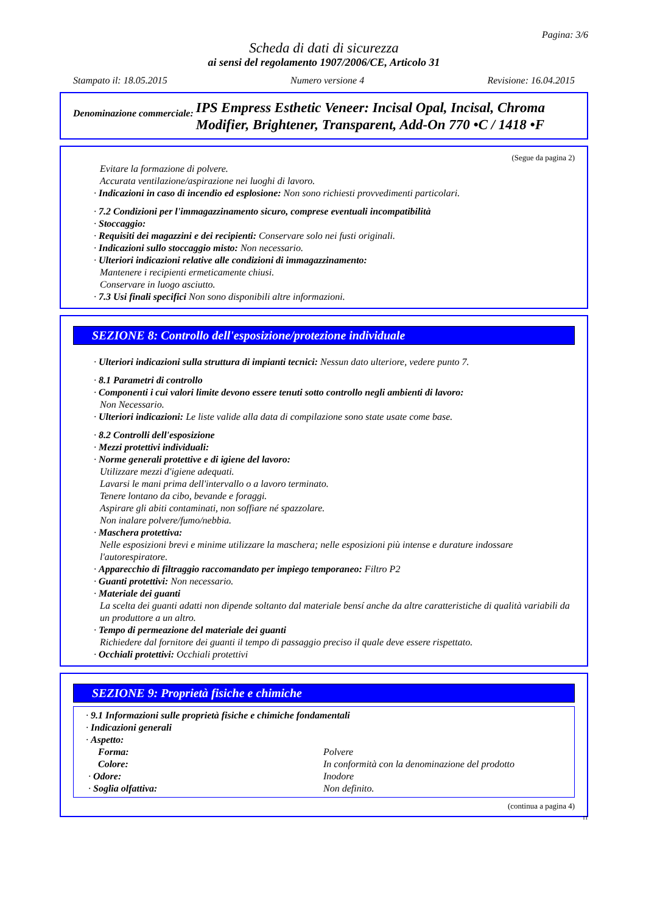Pagina: 3/6
Scheda di dati di sicurezza
ai sensi del regolamento 1907/2006/CE, Articolo 31
Stampato il: 18.05.2015 Numero versione 4 Revisione: 16.04.2015
Denominazione commerciale: IPS Empress Esthetic Veneer: Incisal Opal, Incisal, Chroma Modifier, Brightener, Transparent, Add-On 770 •C / 1418 •F
(Segue da pagina 2)
Evitare la formazione di polvere.
Accurata ventilazione/aspirazione nei luoghi di lavoro.
· Indicazioni in caso di incendio ed esplosione: Non sono richiesti provvedimenti particolari.
· 7.2 Condizioni per l'immagazzinamento sicuro, comprese eventuali incompatibilità
· Stoccaggio:
· Requisiti dei magazzini e dei recipienti: Conservare solo nei fusti originali.
· Indicazioni sullo stoccaggio misto: Non necessario.
· Ulteriori indicazioni relative alle condizioni di immagazzinamento:
Mantenere i recipienti ermeticamente chiusi.
Conservare in luogo asciutto.
· 7.3 Usi finali specifici Non sono disponibili altre informazioni.
SEZIONE 8: Controllo dell'esposizione/protezione individuale
· Ulteriori indicazioni sulla struttura di impianti tecnici: Nessun dato ulteriore, vedere punto 7.
· 8.1 Parametri di controllo
· Componenti i cui valori limite devono essere tenuti sotto controllo negli ambienti di lavoro:
Non Necessario.
· Ulteriori indicazioni: Le liste valide alla data di compilazione sono state usate come base.
· 8.2 Controlli dell'esposizione
· Mezzi protettivi individuali:
· Norme generali protettive e di igiene del lavoro:
Utilizzare mezzi d'igiene adequati.
Lavarsi le mani prima dell'intervallo o a lavoro terminato.
Tenere lontano da cibo, bevande e foraggi.
Aspirare gli abiti contaminati, non soffiare né spazzolare.
Non inalare polvere/fumo/nebbia.
· Maschera protettiva:
Nelle esposizioni brevi e minime utilizzare la maschera; nelle esposizioni più intense e durature indossare l'autorespiratore.
· Apparecchio di filtraggio raccomandato per impiego temporaneo: Filtro P2
· Guanti protettivi: Non necessario.
· Materiale dei guanti
La scelta dei guanti adatti non dipende soltanto dal materiale bensí anche da altre caratteristiche di qualità variabili da un produttore a un altro.
· Tempo di permeazione del materiale dei guanti
Richiedere dal fornitore dei guanti il tempo di passaggio preciso il quale deve essere rispettato.
· Occhiali protettivi: Occhiali protettivi
SEZIONE 9: Proprietà fisiche e chimiche
· 9.1 Informazioni sulle proprietà fisiche e chimiche fondamentali
· Indicazioni generali
· Aspetto:
| Forma: | Polvere |
| Colore: | In conformità con la denominazione del prodotto |
| · Odore: | Inodore |
| · Soglia olfattiva: | Non definito. |
(continua a pagina 4)
IT